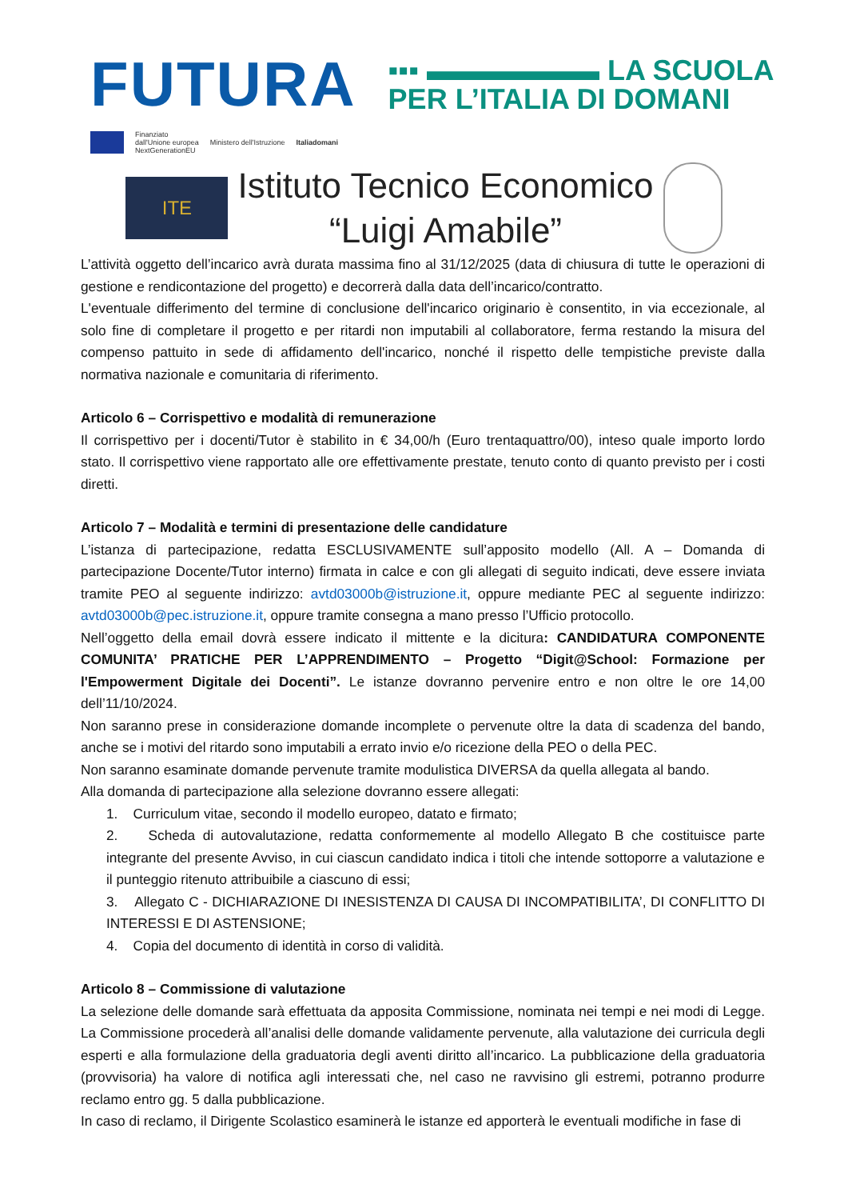FUTURA
▪▪▪ ▬▬▬▬▬▬ LA SCUOLA
PER L’ITALIA DI DOMANI
Finanziato
dall'Unione europea
NextGenerationEU
Ministero dell'Istruzione Italiadomani
ITE
Istituto Tecnico Economico
“Luigi Amabile”
L’attività oggetto dell’incarico avrà durata massima fino al 31/12/2025 (data di chiusura di tutte le operazioni di gestione e rendicontazione del progetto) e decorrerà dalla data dell’incarico/contratto.
L'eventuale differimento del termine di conclusione dell'incarico originario è consentito, in via eccezionale, al solo fine di completare il progetto e per ritardi non imputabili al collaboratore, ferma restando la misura del compenso pattuito in sede di affidamento dell'incarico, nonché il rispetto delle tempistiche previste dalla normativa nazionale e comunitaria di riferimento.
Articolo 6 – Corrispettivo e modalità di remunerazione
Il corrispettivo per i docenti/Tutor è stabilito in € 34,00/h (Euro trentaquattro/00), inteso quale importo lordo stato. Il corrispettivo viene rapportato alle ore effettivamente prestate, tenuto conto di quanto previsto per i costi diretti.
Articolo 7 – Modalità e termini di presentazione delle candidature
L’istanza di partecipazione, redatta ESCLUSIVAMENTE sull’apposito modello (All. A – Domanda di partecipazione Docente/Tutor interno) firmata in calce e con gli allegati di seguito indicati, deve essere inviata tramite PEO al seguente indirizzo: avtd03000b@istruzione.it, oppure mediante PEC al seguente indirizzo: avtd03000b@pec.istruzione.it, oppure tramite consegna a mano presso l’Ufficio protocollo.
Nell’oggetto della email dovrà essere indicato il mittente e la dicitura: CANDIDATURA COMPONENTE COMUNITA’ PRATICHE PER L’APPRENDIMENTO – Progetto “Digit@School: Formazione per l'Empowerment Digitale dei Docenti”. Le istanze dovranno pervenire entro e non oltre le ore 14,00 dell’11/10/2024.
Non saranno prese in considerazione domande incomplete o pervenute oltre la data di scadenza del bando, anche se i motivi del ritardo sono imputabili a errato invio e/o ricezione della PEO o della PEC.
Non saranno esaminate domande pervenute tramite modulistica DIVERSA da quella allegata al bando.
Alla domanda di partecipazione alla selezione dovranno essere allegati:
1. Curriculum vitae, secondo il modello europeo, datato e firmato;
2. Scheda di autovalutazione, redatta conformemente al modello Allegato B che costituisce parte integrante del presente Avviso, in cui ciascun candidato indica i titoli che intende sottoporre a valutazione e il punteggio ritenuto attribuibile a ciascuno di essi;
3. Allegato C - DICHIARAZIONE DI INESISTENZA DI CAUSA DI INCOMPATIBILITA’, DI CONFLITTO DI INTERESSI E DI ASTENSIONE;
4. Copia del documento di identità in corso di validità.
Articolo 8 – Commissione di valutazione
La selezione delle domande sarà effettuata da apposita Commissione, nominata nei tempi e nei modi di Legge. La Commissione procederà all’analisi delle domande validamente pervenute, alla valutazione dei curricula degli esperti e alla formulazione della graduatoria degli aventi diritto all’incarico. La pubblicazione della graduatoria (provvisoria) ha valore di notifica agli interessati che, nel caso ne ravvisino gli estremi, potranno produrre reclamo entro gg. 5 dalla pubblicazione.
In caso di reclamo, il Dirigente Scolastico esaminerà le istanze ed apporterà le eventuali modifiche in fase di